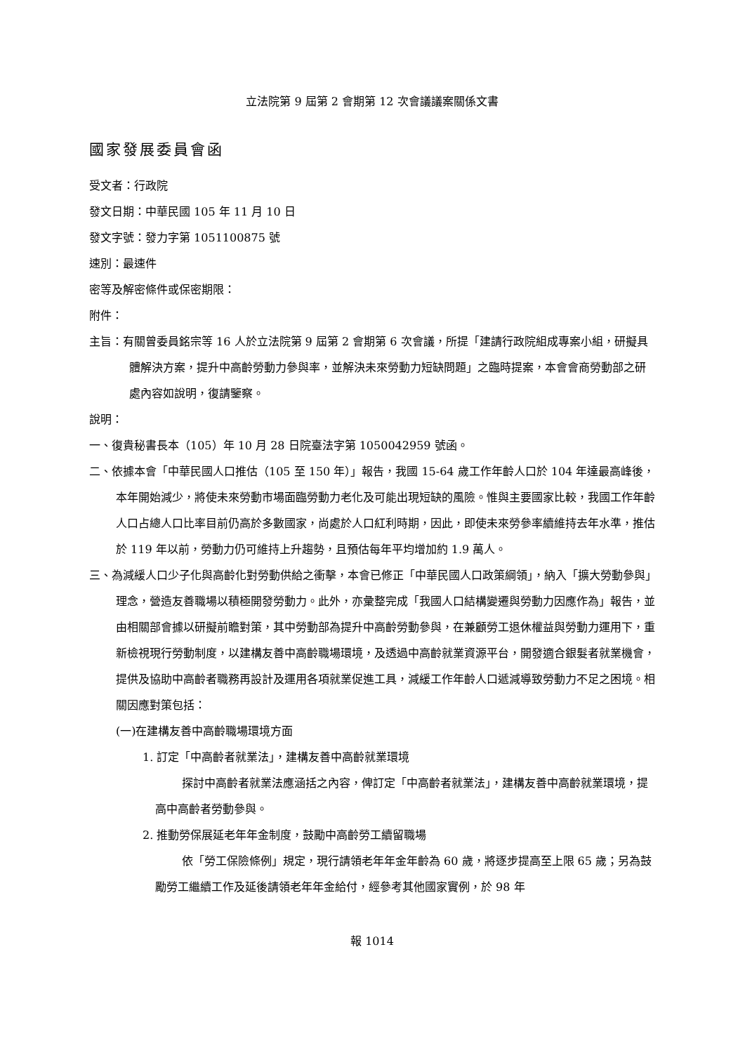立法院第 9 屆第 2 會期第 12 次會議議案關係文書
國家發展委員會函
受文者：行政院
發文日期：中華民國 105 年 11 月 10 日
發文字號：發力字第 1051100875 號
速別：最速件
密等及解密條件或保密期限：
附件：
主旨：有關曾委員銘宗等 16 人於立法院第 9 屆第 2 會期第 6 次會議，所提「建請行政院組成專案小組，研擬具體解決方案，提升中高齡勞動力參與率，並解決未來勞動力短缺問題」之臨時提案，本會會商勞動部之研處內容如說明，復請鑒察。
說明：
一、復貴秘書長本（105）年 10 月 28 日院臺法字第 1050042959 號函。
二、依據本會「中華民國人口推估（105 至 150 年）」報告，我國 15-64 歲工作年齡人口於 104 年達最高峰後，本年開始減少，將使未來勞動市場面臨勞動力老化及可能出現短缺的風險。惟與主要國家比較，我國工作年齡人口占總人口比率目前仍高於多數國家，尚處於人口紅利時期，因此，即使未來勞參率續維持去年水準，推估於 119 年以前，勞動力仍可維持上升趨勢，且預估每年平均增加約 1.9 萬人。
三、為減緩人口少子化與高齡化對勞動供給之衝擊，本會已修正「中華民國人口政策綱領」，納入「擴大勞動參與」理念，營造友善職場以積極開發勞動力。此外，亦彙整完成「我國人口結構變遷與勞動力因應作為」報告，並由相關部會據以研擬前瞻對策，其中勞動部為提升中高齡勞動參與，在兼顧勞工退休權益與勞動力運用下，重新檢視現行勞動制度，以建構友善中高齡職場環境，及透過中高齡就業資源平台，開發適合銀髮者就業機會，提供及協助中高齡者職務再設計及運用各項就業促進工具，減緩工作年齡人口遞減導致勞動力不足之困境。相關因應對策包括：
(一)在建構友善中高齡職場環境方面
1. 訂定「中高齡者就業法」，建構友善中高齡就業環境
探討中高齡者就業法應涵括之內容，俾訂定「中高齡者就業法」，建構友善中高齡就業環境，提高中高齡者勞動參與。
2. 推動勞保展延老年年金制度，鼓勵中高齡勞工續留職場
依「勞工保險條例」規定，現行請領老年年金年齡為 60 歲，將逐步提高至上限 65 歲；另為鼓勵勞工繼續工作及延後請領老年年金給付，經參考其他國家實例，於 98 年
報 1014